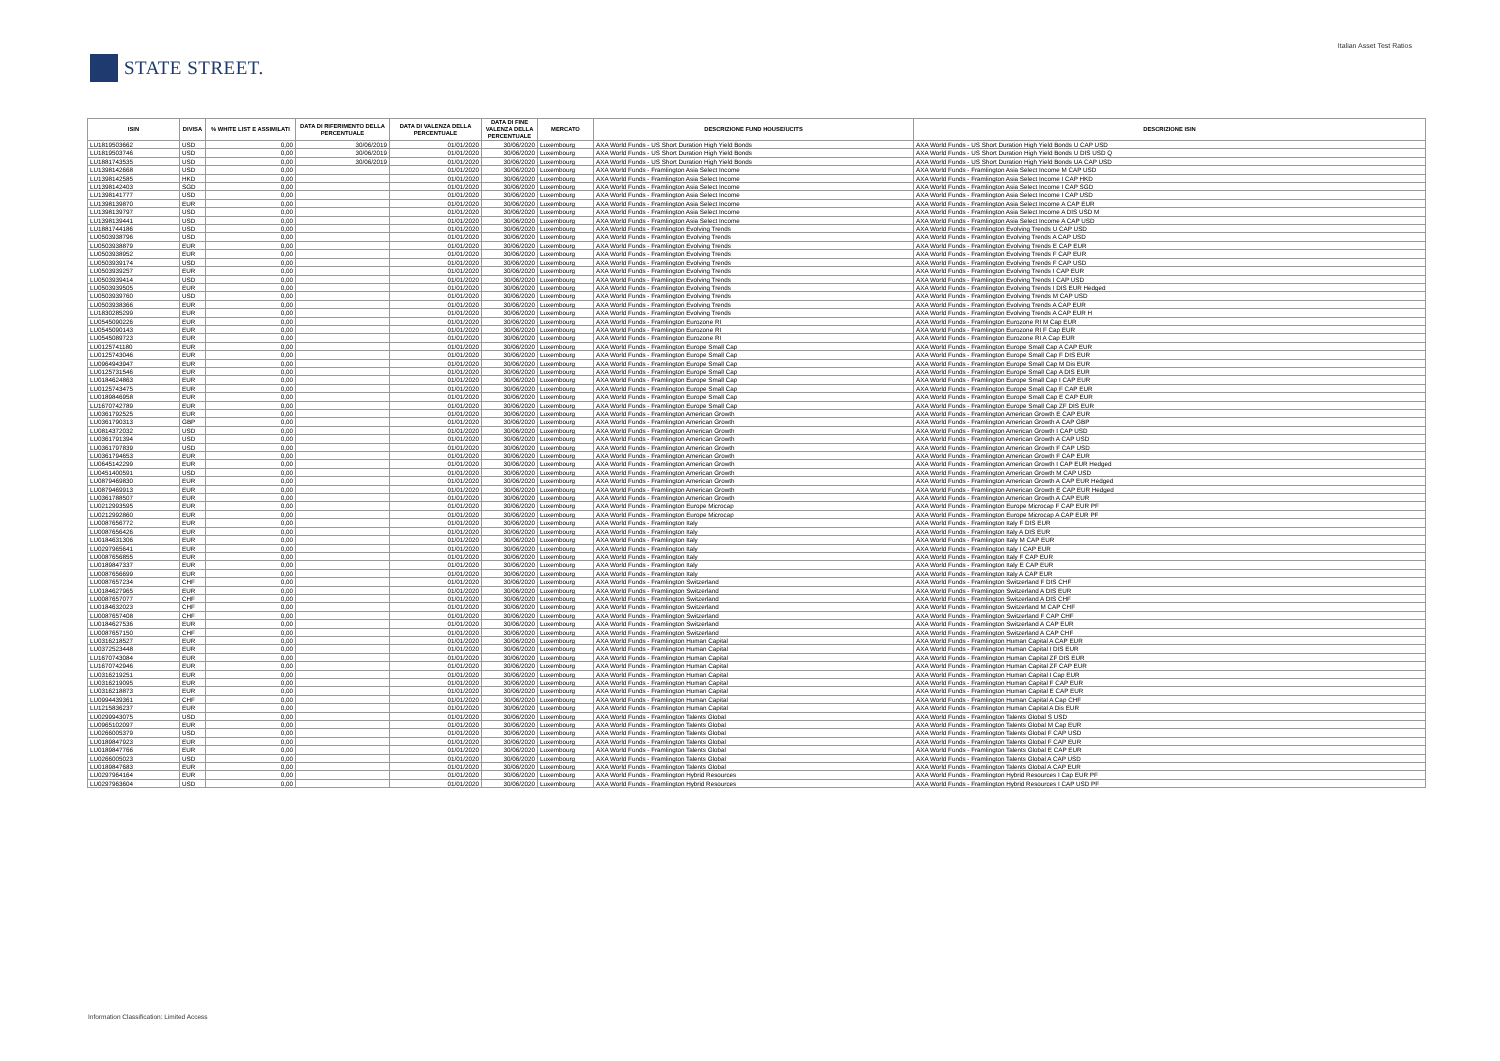STATE STREET.
Italian Asset Test Ratios
| ISIN | DIVISA | % WHITE LIST E ASSIMILATI | DATA DI RIFERIMENTO DELLA PERCENTUALE | DATA DI VALENZA DELLA PERCENTUALE | DATA DI FINE VALENZA DELLA PERCENTUALE | MERCATO | DESCRIZIONE FUND HOUSE/UCITS | DESCRIZIONE ISIN |
| --- | --- | --- | --- | --- | --- | --- | --- | --- |
| LU1819503662 | USD | 0,00 | 30/06/2019 | 01/01/2020 | 30/06/2020 | Luxembourg | AXA World Funds - US Short Duration High Yield Bonds | AXA World Funds - US Short Duration High Yield Bonds U CAP USD |
| LU1819503746 | USD | 0,00 | 30/06/2019 | 01/01/2020 | 30/06/2020 | Luxembourg | AXA World Funds - US Short Duration High Yield Bonds | AXA World Funds - US Short Duration High Yield Bonds U DIS USD Q |
| LU1881743535 | USD | 0,00 | 30/06/2019 | 01/01/2020 | 30/06/2020 | Luxembourg | AXA World Funds - US Short Duration High Yield Bonds | AXA World Funds - US Short Duration High Yield Bonds UA CAP USD |
| LU1398142668 | USD | 0,00 | | 01/01/2020 | 30/06/2020 | Luxembourg | AXA World Funds - Framlington Asia Select Income | AXA World Funds - Framlington Asia Select Income M CAP USD |
| LU1398142585 | HKD | 0,00 | | 01/01/2020 | 30/06/2020 | Luxembourg | AXA World Funds - Framlington Asia Select Income | AXA World Funds - Framlington Asia Select Income I CAP HKD |
| LU1398142403 | SGD | 0,00 | | 01/01/2020 | 30/06/2020 | Luxembourg | AXA World Funds - Framlington Asia Select Income | AXA World Funds - Framlington Asia Select Income I CAP SGD |
| LU1398141777 | USD | 0,00 | | 01/01/2020 | 30/06/2020 | Luxembourg | AXA World Funds - Framlington Asia Select Income | AXA World Funds - Framlington Asia Select Income I CAP USD |
| LU1398139870 | EUR | 0,00 | | 01/01/2020 | 30/06/2020 | Luxembourg | AXA World Funds - Framlington Asia Select Income | AXA World Funds - Framlington Asia Select Income A CAP EUR |
| LU1398139797 | USD | 0,00 | | 01/01/2020 | 30/06/2020 | Luxembourg | AXA World Funds - Framlington Asia Select Income | AXA World Funds - Framlington Asia Select Income A DIS USD M |
| LU1398139441 | USD | 0,00 | | 01/01/2020 | 30/06/2020 | Luxembourg | AXA World Funds - Framlington Asia Select Income | AXA World Funds - Framlington Asia Select Income A CAP USD |
| LU1881744186 | USD | 0,00 | | 01/01/2020 | 30/06/2020 | Luxembourg | AXA World Funds - Framlington Evolving Trends | AXA World Funds - Framlington Evolving Trends U CAP USD |
| LU0503938796 | USD | 0,00 | | 01/01/2020 | 30/06/2020 | Luxembourg | AXA World Funds - Framlington Evolving Trends | AXA World Funds - Framlington Evolving Trends A CAP USD |
| LU0503938879 | EUR | 0,00 | | 01/01/2020 | 30/06/2020 | Luxembourg | AXA World Funds - Framlington Evolving Trends | AXA World Funds - Framlington Evolving Trends E CAP EUR |
| LU0503938952 | EUR | 0,00 | | 01/01/2020 | 30/06/2020 | Luxembourg | AXA World Funds - Framlington Evolving Trends | AXA World Funds - Framlington Evolving Trends F CAP EUR |
| LU0503939174 | USD | 0,00 | | 01/01/2020 | 30/06/2020 | Luxembourg | AXA World Funds - Framlington Evolving Trends | AXA World Funds - Framlington Evolving Trends F CAP USD |
| LU0503939257 | EUR | 0,00 | | 01/01/2020 | 30/06/2020 | Luxembourg | AXA World Funds - Framlington Evolving Trends | AXA World Funds - Framlington Evolving Trends I CAP EUR |
| LU0503939414 | USD | 0,00 | | 01/01/2020 | 30/06/2020 | Luxembourg | AXA World Funds - Framlington Evolving Trends | AXA World Funds - Framlington Evolving Trends I CAP USD |
| LU0503939505 | EUR | 0,00 | | 01/01/2020 | 30/06/2020 | Luxembourg | AXA World Funds - Framlington Evolving Trends | AXA World Funds - Framlington Evolving Trends I DIS EUR Hedged |
| LU0503939760 | USD | 0,00 | | 01/01/2020 | 30/06/2020 | Luxembourg | AXA World Funds - Framlington Evolving Trends | AXA World Funds - Framlington Evolving Trends M CAP USD |
| LU0503938366 | EUR | 0,00 | | 01/01/2020 | 30/06/2020 | Luxembourg | AXA World Funds - Framlington Evolving Trends | AXA World Funds - Framlington Evolving Trends A CAP EUR |
| LU1830285299 | EUR | 0,00 | | 01/01/2020 | 30/06/2020 | Luxembourg | AXA World Funds - Framlington Evolving Trends | AXA World Funds - Framlington Evolving Trends A CAP EUR H |
| LU0545090226 | EUR | 0,00 | | 01/01/2020 | 30/06/2020 | Luxembourg | AXA World Funds - Framlington Eurozone RI | AXA World Funds - Framlington Eurozone RI M Cap EUR |
| LU0545090143 | EUR | 0,00 | | 01/01/2020 | 30/06/2020 | Luxembourg | AXA World Funds - Framlington Eurozone RI | AXA World Funds - Framlington Eurozone RI F Cap EUR |
| LU0545089723 | EUR | 0,00 | | 01/01/2020 | 30/06/2020 | Luxembourg | AXA World Funds - Framlington Eurozone RI | AXA World Funds - Framlington Eurozone RI A Cap EUR |
| LU0125741180 | EUR | 0,00 | | 01/01/2020 | 30/06/2020 | Luxembourg | AXA World Funds - Framlington Europe Small Cap | AXA World Funds - Framlington Europe Small Cap A CAP EUR |
| LU0125743046 | EUR | 0,00 | | 01/01/2020 | 30/06/2020 | Luxembourg | AXA World Funds - Framlington Europe Small Cap | AXA World Funds - Framlington Europe Small Cap F DIS EUR |
| LU0964943947 | EUR | 0,00 | | 01/01/2020 | 30/06/2020 | Luxembourg | AXA World Funds - Framlington Europe Small Cap | AXA World Funds - Framlington Europe Small Cap M Dis EUR |
| LU0125731546 | EUR | 0,00 | | 01/01/2020 | 30/06/2020 | Luxembourg | AXA World Funds - Framlington Europe Small Cap | AXA World Funds - Framlington Europe Small Cap A DIS EUR |
| LU0184624863 | EUR | 0,00 | | 01/01/2020 | 30/06/2020 | Luxembourg | AXA World Funds - Framlington Europe Small Cap | AXA World Funds - Framlington Europe Small Cap I CAP EUR |
| LU0125743475 | EUR | 0,00 | | 01/01/2020 | 30/06/2020 | Luxembourg | AXA World Funds - Framlington Europe Small Cap | AXA World Funds - Framlington Europe Small Cap F CAP EUR |
| LU0189846958 | EUR | 0,00 | | 01/01/2020 | 30/06/2020 | Luxembourg | AXA World Funds - Framlington Europe Small Cap | AXA World Funds - Framlington Europe Small Cap E CAP EUR |
| LU1670742789 | EUR | 0,00 | | 01/01/2020 | 30/06/2020 | Luxembourg | AXA World Funds - Framlington Europe Small Cap | AXA World Funds - Framlington Europe Small Cap ZF DIS EUR |
| LU0361792525 | EUR | 0,00 | | 01/01/2020 | 30/06/2020 | Luxembourg | AXA World Funds - Framlington American Growth | AXA World Funds - Framlington American Growth E CAP EUR |
| LU0361790313 | GBP | 0,00 | | 01/01/2020 | 30/06/2020 | Luxembourg | AXA World Funds - Framlington American Growth | AXA World Funds - Framlington American Growth A CAP GBP |
| LU0814372032 | USD | 0,00 | | 01/01/2020 | 30/06/2020 | Luxembourg | AXA World Funds - Framlington American Growth | AXA World Funds - Framlington American Growth I CAP USD |
| LU0361791394 | USD | 0,00 | | 01/01/2020 | 30/06/2020 | Luxembourg | AXA World Funds - Framlington American Growth | AXA World Funds - Framlington American Growth A CAP USD |
| LU0361797839 | USD | 0,00 | | 01/01/2020 | 30/06/2020 | Luxembourg | AXA World Funds - Framlington American Growth | AXA World Funds - Framlington American Growth F CAP USD |
| LU0361794653 | EUR | 0,00 | | 01/01/2020 | 30/06/2020 | Luxembourg | AXA World Funds - Framlington American Growth | AXA World Funds - Framlington American Growth F CAP EUR |
| LU0645142299 | EUR | 0,00 | | 01/01/2020 | 30/06/2020 | Luxembourg | AXA World Funds - Framlington American Growth | AXA World Funds - Framlington American Growth I CAP EUR Hedged |
| LU0451400591 | USD | 0,00 | | 01/01/2020 | 30/06/2020 | Luxembourg | AXA World Funds - Framlington American Growth | AXA World Funds - Framlington American Growth M CAP USD |
| LU0879469830 | EUR | 0,00 | | 01/01/2020 | 30/06/2020 | Luxembourg | AXA World Funds - Framlington American Growth | AXA World Funds - Framlington American Growth A CAP EUR Hedged |
| LU0879469913 | EUR | 0,00 | | 01/01/2020 | 30/06/2020 | Luxembourg | AXA World Funds - Framlington American Growth | AXA World Funds - Framlington American Growth E CAP EUR Hedged |
| LU0361788507 | EUR | 0,00 | | 01/01/2020 | 30/06/2020 | Luxembourg | AXA World Funds - Framlington American Growth | AXA World Funds - Framlington American Growth A CAP EUR |
| LU0212993595 | EUR | 0,00 | | 01/01/2020 | 30/06/2020 | Luxembourg | AXA World Funds - Framlington Europe Microcap | AXA World Funds - Framlington Europe Microcap F CAP EUR PF |
| LU0212992860 | EUR | 0,00 | | 01/01/2020 | 30/06/2020 | Luxembourg | AXA World Funds - Framlington Europe Microcap | AXA World Funds - Framlington Europe Microcap A CAP EUR PF |
| LU0087656772 | EUR | 0,00 | | 01/01/2020 | 30/06/2020 | Luxembourg | AXA World Funds - Framlington Italy | AXA World Funds - Framlington Italy F DIS EUR |
| LU0087656426 | EUR | 0,00 | | 01/01/2020 | 30/06/2020 | Luxembourg | AXA World Funds - Framlington Italy | AXA World Funds - Framlington Italy A DIS EUR |
| LU0184631306 | EUR | 0,00 | | 01/01/2020 | 30/06/2020 | Luxembourg | AXA World Funds - Framlington Italy | AXA World Funds - Framlington Italy M CAP EUR |
| LU0297965641 | EUR | 0,00 | | 01/01/2020 | 30/06/2020 | Luxembourg | AXA World Funds - Framlington Italy | AXA World Funds - Framlington Italy I CAP EUR |
| LU0087656855 | EUR | 0,00 | | 01/01/2020 | 30/06/2020 | Luxembourg | AXA World Funds - Framlington Italy | AXA World Funds - Framlington Italy F CAP EUR |
| LU0189847337 | EUR | 0,00 | | 01/01/2020 | 30/06/2020 | Luxembourg | AXA World Funds - Framlington Italy | AXA World Funds - Framlington Italy E CAP EUR |
| LU0087656699 | EUR | 0,00 | | 01/01/2020 | 30/06/2020 | Luxembourg | AXA World Funds - Framlington Italy | AXA World Funds - Framlington Italy A CAP EUR |
| LU0087657234 | CHF | 0,00 | | 01/01/2020 | 30/06/2020 | Luxembourg | AXA World Funds - Framlington Switzerland | AXA World Funds - Framlington Switzerland F DIS CHF |
| LU0184627965 | EUR | 0,00 | | 01/01/2020 | 30/06/2020 | Luxembourg | AXA World Funds - Framlington Switzerland | AXA World Funds - Framlington Switzerland A DIS EUR |
| LU0087657077 | CHF | 0,00 | | 01/01/2020 | 30/06/2020 | Luxembourg | AXA World Funds - Framlington Switzerland | AXA World Funds - Framlington Switzerland A DIS CHF |
| LU0184632023 | CHF | 0,00 | | 01/01/2020 | 30/06/2020 | Luxembourg | AXA World Funds - Framlington Switzerland | AXA World Funds - Framlington Switzerland M CAP CHF |
| LU0087657408 | CHF | 0,00 | | 01/01/2020 | 30/06/2020 | Luxembourg | AXA World Funds - Framlington Switzerland | AXA World Funds - Framlington Switzerland F CAP CHF |
| LU0184627536 | EUR | 0,00 | | 01/01/2020 | 30/06/2020 | Luxembourg | AXA World Funds - Framlington Switzerland | AXA World Funds - Framlington Switzerland A CAP EUR |
| LU0087657150 | CHF | 0,00 | | 01/01/2020 | 30/06/2020 | Luxembourg | AXA World Funds - Framlington Switzerland | AXA World Funds - Framlington Switzerland A CAP CHF |
| LU0316218527 | EUR | 0,00 | | 01/01/2020 | 30/06/2020 | Luxembourg | AXA World Funds - Framlington Human Capital | AXA World Funds - Framlington Human Capital A CAP EUR |
| LU0372523448 | EUR | 0,00 | | 01/01/2020 | 30/06/2020 | Luxembourg | AXA World Funds - Framlington Human Capital | AXA World Funds - Framlington Human Capital I DIS EUR |
| LU1670743084 | EUR | 0,00 | | 01/01/2020 | 30/06/2020 | Luxembourg | AXA World Funds - Framlington Human Capital | AXA World Funds - Framlington Human Capital ZF DIS EUR |
| LU1670742946 | EUR | 0,00 | | 01/01/2020 | 30/06/2020 | Luxembourg | AXA World Funds - Framlington Human Capital | AXA World Funds - Framlington Human Capital ZF CAP EUR |
| LU0316219251 | EUR | 0,00 | | 01/01/2020 | 30/06/2020 | Luxembourg | AXA World Funds - Framlington Human Capital | AXA World Funds - Framlington Human Capital I Cap EUR |
| LU0316219095 | EUR | 0,00 | | 01/01/2020 | 30/06/2020 | Luxembourg | AXA World Funds - Framlington Human Capital | AXA World Funds - Framlington Human Capital F CAP EUR |
| LU0316218873 | EUR | 0,00 | | 01/01/2020 | 30/06/2020 | Luxembourg | AXA World Funds - Framlington Human Capital | AXA World Funds - Framlington Human Capital E CAP EUR |
| LU0994439361 | CHF | 0,00 | | 01/01/2020 | 30/06/2020 | Luxembourg | AXA World Funds - Framlington Human Capital | AXA World Funds - Framlington Human Capital A Cap CHF |
| LU1215836237 | EUR | 0,00 | | 01/01/2020 | 30/06/2020 | Luxembourg | AXA World Funds - Framlington Human Capital | AXA World Funds - Framlington Human Capital A Dis EUR |
| LU0299943075 | USD | 0,00 | | 01/01/2020 | 30/06/2020 | Luxembourg | AXA World Funds - Framlington Talents Global | AXA World Funds - Framlington Talents Global S USD |
| LU0965102097 | EUR | 0,00 | | 01/01/2020 | 30/06/2020 | Luxembourg | AXA World Funds - Framlington Talents Global | AXA World Funds - Framlington Talents Global M Cap EUR |
| LU0266005379 | USD | 0,00 | | 01/01/2020 | 30/06/2020 | Luxembourg | AXA World Funds - Framlington Talents Global | AXA World Funds - Framlington Talents Global F CAP USD |
| LU0189847923 | EUR | 0,00 | | 01/01/2020 | 30/06/2020 | Luxembourg | AXA World Funds - Framlington Talents Global | AXA World Funds - Framlington Talents Global F CAP EUR |
| LU0189847766 | EUR | 0,00 | | 01/01/2020 | 30/06/2020 | Luxembourg | AXA World Funds - Framlington Talents Global | AXA World Funds - Framlington Talents Global E CAP EUR |
| LU0266005023 | USD | 0,00 | | 01/01/2020 | 30/06/2020 | Luxembourg | AXA World Funds - Framlington Talents Global | AXA World Funds - Framlington Talents Global A CAP USD |
| LU0189847683 | EUR | 0,00 | | 01/01/2020 | 30/06/2020 | Luxembourg | AXA World Funds - Framlington Talents Global | AXA World Funds - Framlington Talents Global A CAP EUR |
| LU0297964164 | EUR | 0,00 | | 01/01/2020 | 30/06/2020 | Luxembourg | AXA World Funds - Framlington Hybrid Resources | AXA World Funds - Framlington Hybrid Resources I Cap EUR PF |
| LU0297963604 | USD | 0,00 | | 01/01/2020 | 30/06/2020 | Luxembourg | AXA World Funds - Framlington Hybrid Resources | AXA World Funds - Framlington Hybrid Resources I CAP USD PF |
Information Classification: Limited Access